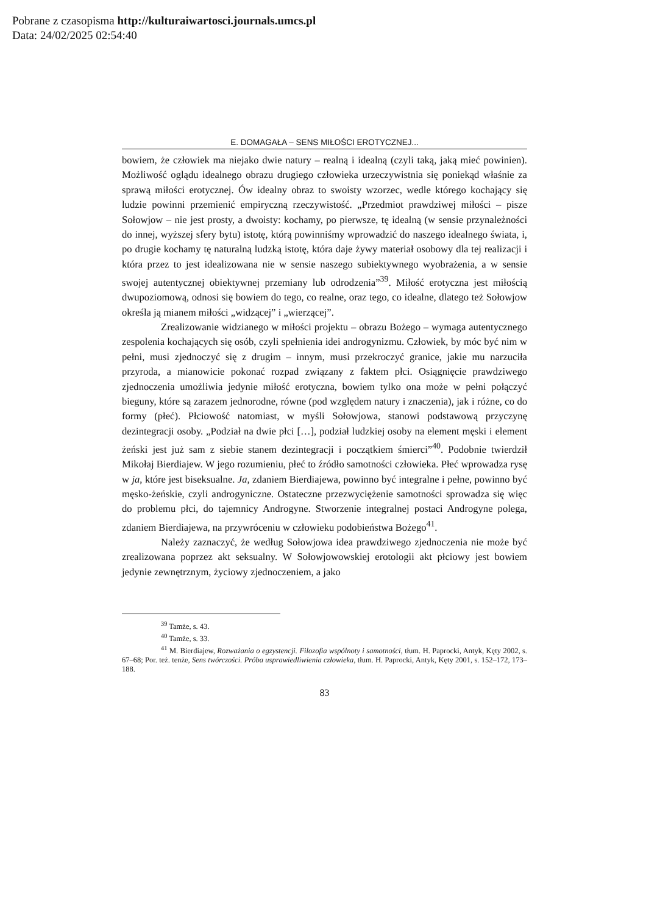Pobrane z czasopisma http://kulturaiwartosci.journals.umcs.pl
Data: 24/02/2025 02:54:40
E. DOMAGAŁA – SENS MIŁOŚCI EROTYCZNEJ...
bowiem, że człowiek ma niejako dwie natury – realną i idealną (czyli taką, jaką mieć powinien). Możliwość oglądu idealnego obrazu drugiego człowieka urzeczywistnia się poniekąd właśnie za sprawą miłości erotycznej. Ów idealny obraz to swoisty wzorzec, wedle którego kochający się ludzie powinni przemienić empiryczną rzeczywistość. „Przedmiot prawdziwej miłości – pisze Sołowjow – nie jest prosty, a dwoisty: kochamy, po pierwsze, tę idealną (w sensie przynależności do innej, wyższej sfery bytu) istotę, którą powinniśmy wprowadzić do naszego idealnego świata, i, po drugie kochamy tę naturalną ludzką istotę, która daje żywy materiał osobowy dla tej realizacji i która przez to jest idealizowana nie w sensie naszego subiektywnego wyobrażenia, a w sensie swojej autentycznej obiektywnej przemiany lub odrodzenia”<sup>39</sup>. Miłość erotyczna jest miłością dwupoziomową, odnosi się bowiem do tego, co realne, oraz tego, co idealne, dlatego też Sołowjow określa ją mianem miłości „widzącej” i „wierzącej”.
Zrealizowanie widzianego w miłości projektu – obrazu Bożego – wymaga autentycznego zespolenia kochających się osób, czyli spełnienia idei androgynizmu. Człowiek, by móc być nim w pełni, musi zjednoczyć się z drugim – innym, musi przekroczyć granice, jakie mu narzuciła przyroda, a mianowicie pokonać rozpad związany z faktem płci. Osiągnięcie prawdziwego zjednoczenia umożliwia jedynie miłość erotyczna, bowiem tylko ona może w pełni połączyć bieguny, które są zarazem jednorodne, równe (pod względem natury i znaczenia), jak i różne, co do formy (płeć). Płciowość natomiast, w myśli Sołowjowa, stanowi podstawową przyczynę dezintegracji osoby. „Podział na dwie płci […], podział ludzkiej osoby na element męski i element żeński jest już sam z siebie stanem dezintegracji i początkiem śmierci”<sup>40</sup>. Podobnie twierdził Mikołaj Bierdiajew. W jego rozumieniu, płeć to źródło samotności człowieka. Płeć wprowadza rysę w ja, które jest biseksualne. Ja, zdaniem Bierdiajewa, powinno być integralne i pełne, powinno być męsko-żeńskie, czyli androgyniczne. Ostateczne przezwyciężenie samotności sprowadza się więc do problemu płci, do tajemnicy Androgyne. Stworzenie integralnej postaci Androgyne polega, zdaniem Bierdiajewa, na przywróceniu w człowieku podobieństwa Bożego<sup>41</sup>.
Należy zaznaczyć, że według Sołowjowa idea prawdziwego zjednoczenia nie może być zrealizowana poprzez akt seksualny. W Sołowjowowskiej erotologii akt płciowy jest bowiem jedynie zewnętrznym, życiowy zjednoczeniem, a jako
<sup>39</sup> Tamże, s. 43.
<sup>40</sup> Tamże, s. 33.
<sup>41</sup> M. Bierdiajew, Rozważania o egzystencji. Filozofia wspólnoty i samotności, tłum. H. Paprocki, Antyk, Kęty 2002, s. 67–68; Por. też. tenże, Sens twórczości. Próba usprawiedliwienia człowieka, tłum. H. Paprocki, Antyk, Kęty 2001, s. 152–172, 173–188.
83